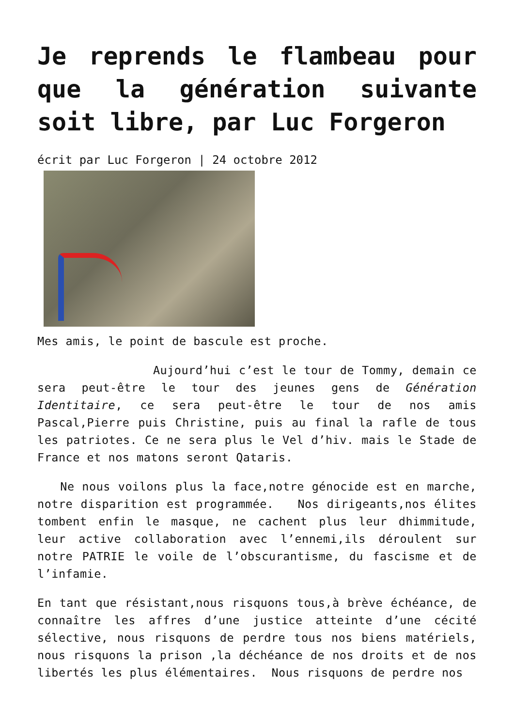Je reprends le flambeau pour que la génération suivante soit libre, par Luc Forgeron
écrit par Luc Forgeron | 24 octobre 2012
Mes amis, le point de bascule est proche.
Aujourd’hui c’est le tour de Tommy, demain ce sera peut-être le tour des jeunes gens de Génération Identitaire, ce sera peut-être le tour de nos amis Pascal,Pierre puis Christine, puis au final la rafle de tous les patriotes. Ce ne sera plus le Vel d’hiv. mais le Stade de France et nos matons seront Qataris.
Ne nous voilons plus la face,notre génocide est en marche, notre disparition est programmée. Nos dirigeants,nos élites tombent enfin le masque, ne cachent plus leur dhimmitude, leur active collaboration avec l’ennemi,ils déroulent sur notre PATRIE le voile de l’obscurantisme, du fascisme et de l’infamie.
En tant que résistant,nous risquons tous,à brève échéance, de connaître les affres d’une justice atteinte d’une cécité sélective, nous risquons de perdre tous nos biens matériels, nous risquons la prison ,la déchéance de nos droits et de nos libertés les plus élémentaires. Nous risquons de perdre nos